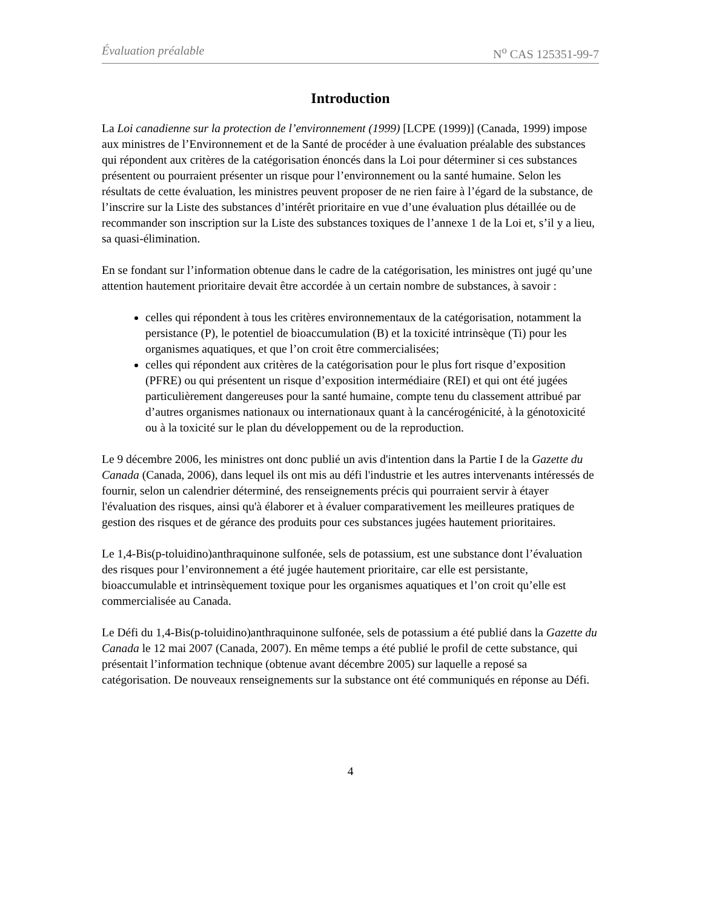Évaluation préalable N<sup>o</sup> CAS 125351-99-7
Introduction
La Loi canadienne sur la protection de l’environnement (1999) [LCPE (1999)] (Canada, 1999) impose aux ministres de l’Environnement et de la Santé de procéder à une évaluation préalable des substances qui répondent aux critères de la catégorisation énoncés dans la Loi pour déterminer si ces substances présentent ou pourraient présenter un risque pour l’environnement ou la santé humaine. Selon les résultats de cette évaluation, les ministres peuvent proposer de ne rien faire à l’égard de la substance, de l’inscrire sur la Liste des substances d’intérêt prioritaire en vue d’une évaluation plus détaillée ou de recommander son inscription sur la Liste des substances toxiques de l’annexe 1 de la Loi et, s’il y a lieu, sa quasi-élimination.
En se fondant sur l’information obtenue dans le cadre de la catégorisation, les ministres ont jugé qu’une attention hautement prioritaire devait être accordée à un certain nombre de substances, à savoir :
celles qui répondent à tous les critères environnementaux de la catégorisation, notamment la persistance (P), le potentiel de bioaccumulation (B) et la toxicité intrinsèque (Ti) pour les organismes aquatiques, et que l’on croit être commercialisées;
celles qui répondent aux critères de la catégorisation pour le plus fort risque d’exposition (PFRE) ou qui présentent un risque d’exposition intermédiaire (REI) et qui ont été jugées particulièrement dangereuses pour la santé humaine, compte tenu du classement attribué par d’autres organismes nationaux ou internationaux quant à la cancérogénicité, à la génotoxicité ou à la toxicité sur le plan du développement ou de la reproduction.
Le 9 décembre 2006, les ministres ont donc publié un avis d'intention dans la Partie I de la Gazette du Canada (Canada, 2006), dans lequel ils ont mis au défi l'industrie et les autres intervenants intéressés de fournir, selon un calendrier déterminé, des renseignements précis qui pourraient servir à étayer l'évaluation des risques, ainsi qu'à élaborer et à évaluer comparativement les meilleures pratiques de gestion des risques et de gérance des produits pour ces substances jugées hautement prioritaires.
Le 1,4-Bis(p-toluidino)anthraquinone sulfonée, sels de potassium, est une substance dont l’évaluation des risques pour l’environnement a été jugée hautement prioritaire, car elle est persistante, bioaccumulable et intrinsèquement toxique pour les organismes aquatiques et l’on croit qu’elle est commercialisée au Canada.
Le Défi du 1,4-Bis(p-toluidino)anthraquinone sulfonée, sels de potassium a été publié dans la Gazette du Canada le 12 mai 2007 (Canada, 2007). En même temps a été publié le profil de cette substance, qui présentait l’information technique (obtenue avant décembre 2005) sur laquelle a reposé sa catégorisation. De nouveaux renseignements sur la substance ont été communiqués en réponse au Défi.
4